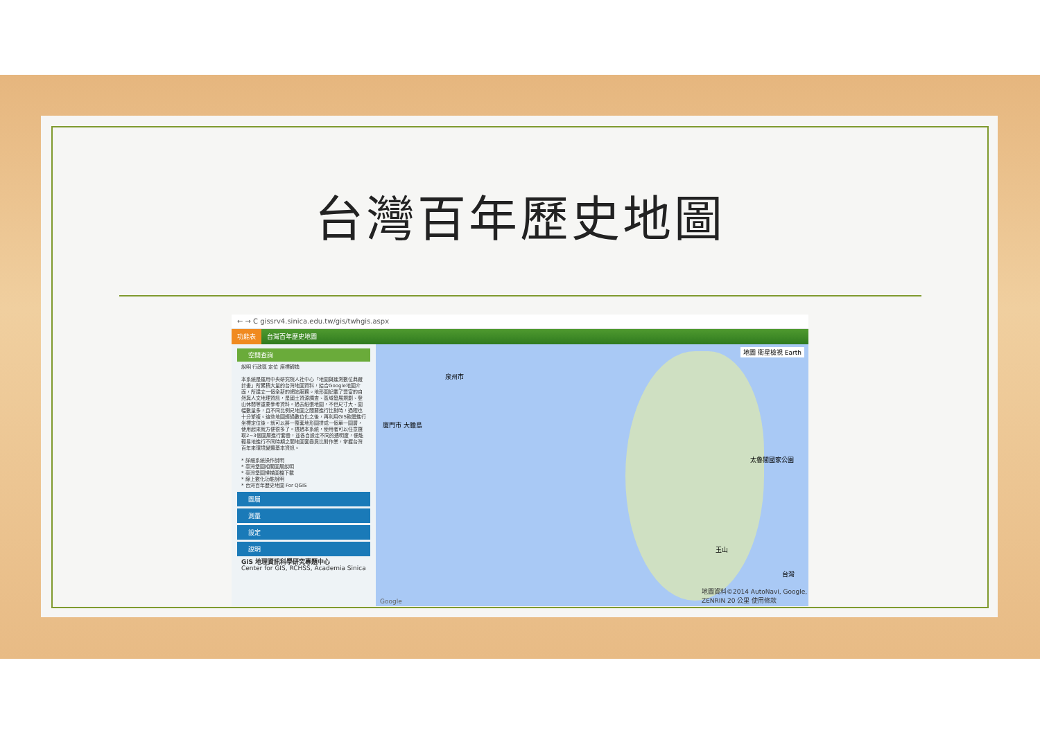台灣百年歷史地圖
← → C gissrv4.sinica.edu.tw/gis/twhgis.aspx
功能表 台灣百年歷史地圖
空間查詢
說明 行政區 定位 座標轉換
本系統是運用中央研究院人社中心「地圖與遙測數位典藏計畫」所累積大量的台灣地圖資料，結合Google地圖介面，所建立一個全新的網站服務。地形圖記載了豐富的自然與人文地理資訊，是國土資源調查、區域發展規劃、登山休閒等重要參考資料。過去紙張地圖，不但尺寸大、圖幅數量多，且不同比例尺地圖之間要進行比對時，過程也十分繁複。這些地圖經過數位化之後，再利用GIS軟體進行坐標定位後，就可以將一整套地形圖拼成一個單一圖層，使用起來就方便很多了。透過本系統，使用者可以任意選取2~3個圖層進行套疊，並各自設定不同的透明度，便能輕易地進行不同時期之間地圖套疊與比對作業，掌握台灣百年來環境變遷基本資訊。
* 詳細系統操作說明
* 臺灣堡圖相關圖層說明
* 臺灣堡圖掃描圖檔下載
* 線上數化功能說明
* 台灣百年歷史地圖 For QGIS
圖層
測量
設定
說明
GiS 地理資訊科學研究專題中心
Center for GIS, RCHSS, Academia Sinica
地圖 衛星檢視 Earth
泉州市
廈門市 大膽島
太魯閣國家公園
玉山
Google
地圖資料©2014 AutoNavi, Google, ZENRIN 20 公里 使用條款
台灣